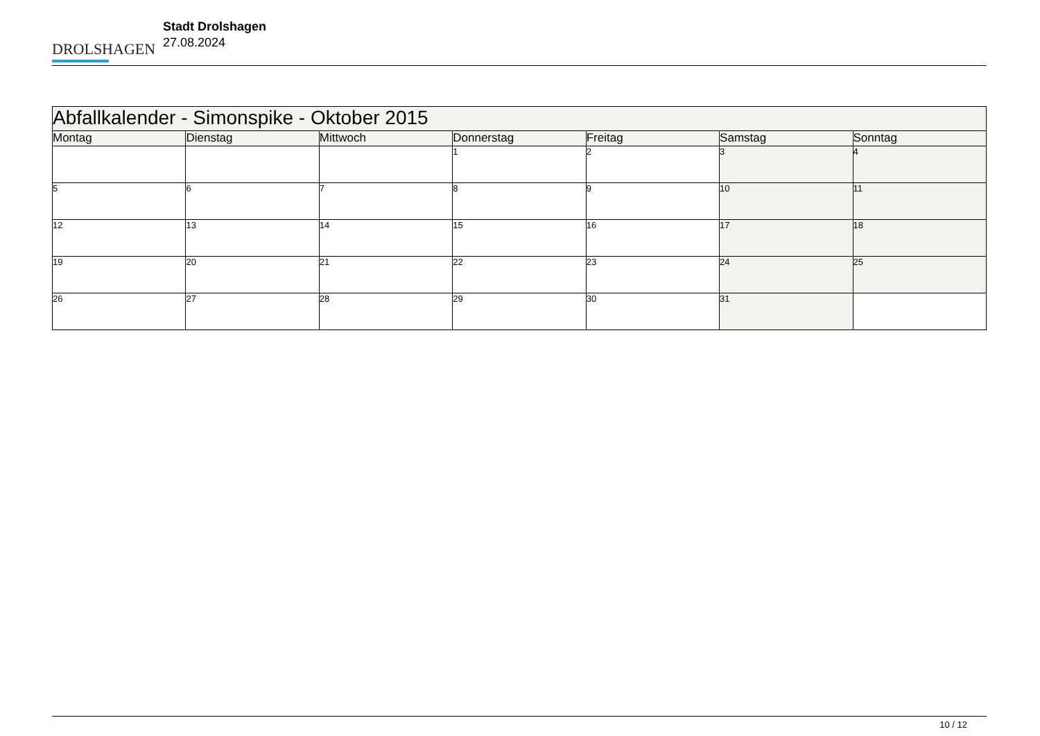DROLSHAGEN
Stadt Drolshagen
27.08.2024
| Abfallkalender - Simonspike - Oktober 2015 | | | | | | |
| --- | --- | --- | --- | --- | --- | --- |
| Montag | Dienstag | Mittwoch | Donnerstag | Freitag | Samstag | Sonntag |
| | | | 1 | 2 | 3 | 4 |
| 5 | 6 | 7 | 8 | 9 | 10 | 11 |
| 12 | 13 | 14 | 15 | 16 | 17 | 18 |
| 19 | 20 | 21 | 22 | 23 | 24 | 25 |
| 26 | 27 | 28 | 29 | 30 | 31 | |
10 / 12